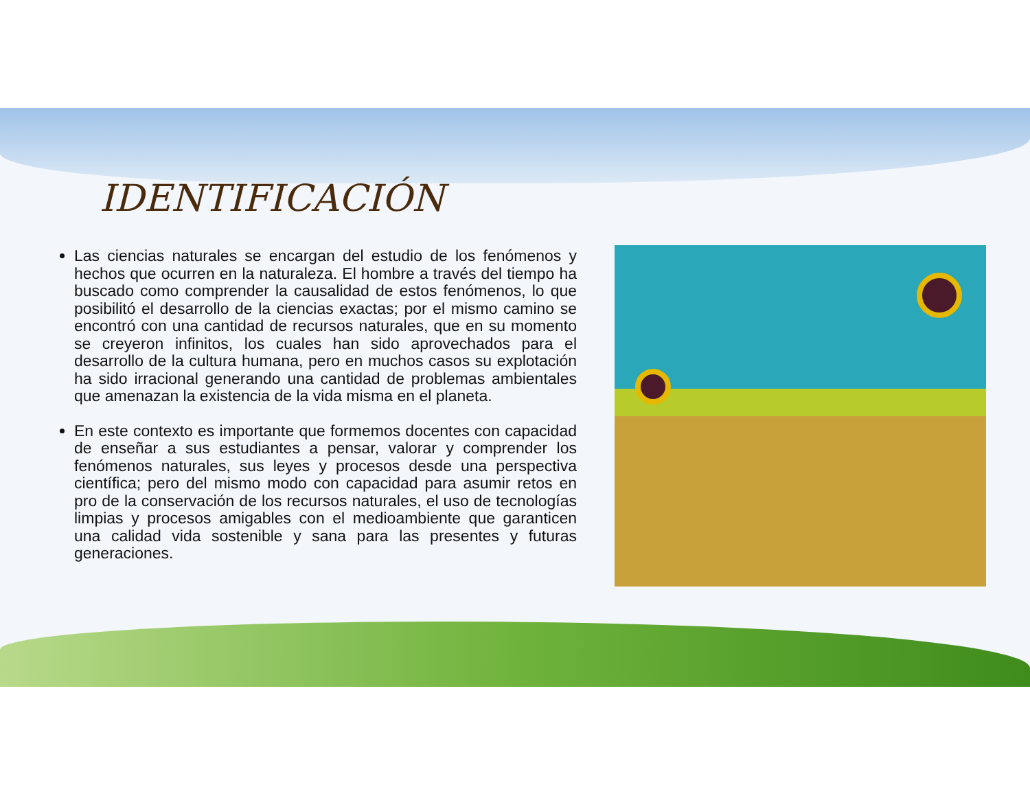IDENTIFICACIÓN
Las ciencias naturales se encargan del estudio de los fenómenos y hechos que ocurren en la naturaleza. El hombre a través del tiempo ha buscado como comprender la causalidad de estos fenómenos, lo que posibilitó el desarrollo de la ciencias exactas; por el mismo camino se encontró con una cantidad de recursos naturales, que en su momento se creyeron infinitos, los cuales han sido aprovechados para el desarrollo de la cultura humana, pero en muchos casos su explotación ha sido irracional generando una cantidad de problemas ambientales que amenazan la existencia de la vida misma en el planeta.
En este contexto es importante que formemos docentes con capacidad de enseñar a sus estudiantes a pensar, valorar y comprender los fenómenos naturales, sus leyes y procesos desde una perspectiva científica; pero del mismo modo con capacidad para asumir retos en pro de la conservación de los recursos naturales, el uso de tecnologías limpias y procesos amigables con el medioambiente que garanticen una calidad vida sostenible y sana para las presentes y futuras generaciones.